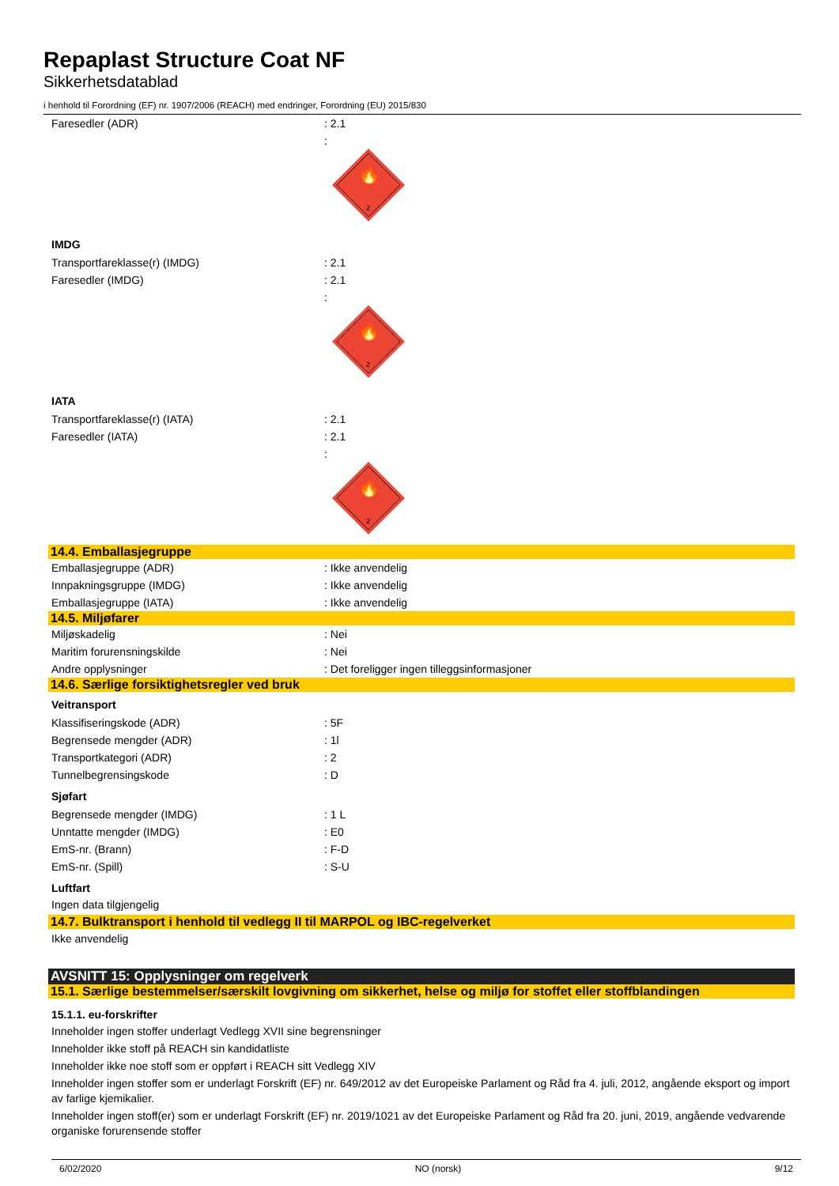Repaplast Structure Coat NF
Sikkerhetsdatablad
i henhold til Forordning (EF) nr. 1907/2006 (REACH) med endringer, Forordning (EU) 2015/830
| Faresedler (ADR) | : 2.1 |
| | : 🔥 2 |
IMDG
| Transportfareklasse(r) (IMDG) | : 2.1 |
| Faresedler (IMDG) | : 2.1 |
| | : 🔥 2 |
IATA
| Transportfareklasse(r) (IATA) | : 2.1 |
| Faresedler (IATA) | : 2.1 |
| | : 🔥 2 |
14.4. Emballasjegruppe
| Emballasjegruppe (ADR) | : Ikke anvendelig |
| Innpakningsgruppe (IMDG) | : Ikke anvendelig |
| Emballasjegruppe (IATA) | : Ikke anvendelig |
14.5. Miljøfarer
| Miljøskadelig | : Nei |
| Maritim forurensningskilde | : Nei |
| Andre opplysninger | : Det foreligger ingen tilleggsinformasjoner |
14.6. Særlige forsiktighetsregler ved bruk
Veitransport
| Klassifiseringskode (ADR) | : 5F |
| Begrensede mengder (ADR) | : 1l |
| Transportkategori (ADR) | : 2 |
| Tunnelbegrensingskode | : D |
Sjøfart
| Begrensede mengder (IMDG) | : 1 L |
| Unntatte mengder (IMDG) | : E0 |
| EmS-nr. (Brann) | : F-D |
| EmS-nr. (Spill) | : S-U |
Luftfart
Ingen data tilgjengelig
14.7. Bulktransport i henhold til vedlegg II til MARPOL og IBC-regelverket
Ikke anvendelig
AVSNITT 15: Opplysninger om regelverk
15.1. Særlige bestemmelser/særskilt lovgivning om sikkerhet, helse og miljø for stoffet eller stoffblandingen
15.1.1. eu-forskrifter
Inneholder ingen stoffer underlagt Vedlegg XVII sine begrensninger
Inneholder ikke stoff på REACH sin kandidatliste
Inneholder ikke noe stoff som er oppført i REACH sitt Vedlegg XIV
Inneholder ingen stoffer som er underlagt Forskrift (EF) nr. 649/2012 av det Europeiske Parlament og Råd fra 4. juli, 2012, angående eksport og import av farlige kjemikalier.
Inneholder ingen stoff(er) som er underlagt Forskrift (EF) nr. 2019/1021 av det Europeiske Parlament og Råd fra 20. juni, 2019, angående vedvarende organiske forurensende stoffer
6/02/2020 NO (norsk) 9/12